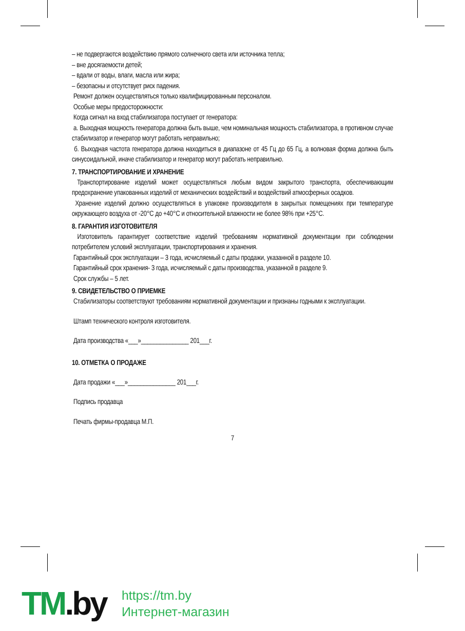– не подвергаются воздействию прямого солнечного света или источника тепла;
– вне досягаемости детей;
– вдали от воды, влаги, масла или жира;
– безопасны и отсутствует риск падения.
Ремонт должен осуществляться только квалифицированным персоналом.
Особые меры предосторожности:
Когда сигнал на вход стабилизатора поступает от генератора:
а. Выходная мощность генератора должна быть выше, чем номинальная мощность стабилизатора, в противном случае стабилизатор и генератор могут работать неправильно;
б. Выходная частота генератора должна находиться в диапазоне от 45 Гц до 65 Гц, а волновая форма должна быть синусоидальной, иначе стабилизатор и генератор могут работать неправильно.
7. ТРАНСПОРТИРОВАНИЕ И ХРАНЕНИЕ
Транспортирование изделий может осуществляться любым видом закрытого транспорта, обеспечивающим предохранение упакованных изделий от механических воздействий и воздействий атмосферных осадков.
Хранение изделий должно осуществляться в упаковке производителя в закрытых помещениях при температуре окружающего воздуха от -20°С до +40°С и относительной влажности не более 98% при +25°С.
8. ГАРАНТИЯ ИЗГОТОВИТЕЛЯ
Изготовитель гарантирует соответствие изделий требованиям нормативной документации при соблюдении потребителем условий эксплуатации, транспортирования и хранения.
Гарантийный срок эксплуатации – 3 года, исчисляемый с даты продажи, указанной в разделе 10.
Гарантийный срок хранения- 3 года, исчисляемый с даты производства, указанной в разделе 9.
Срок службы – 5 лет.
9. СВИДЕТЕЛЬСТВО О ПРИЕМКЕ
Стабилизаторы соответствуют требованиям нормативной документации и признаны годными к эксплуатации.
Штамп технического контроля изготовителя.
Дата производства «___»_______________ 201___г.
10. ОТМЕТКА О ПРОДАЖЕ
Дата продажи «___»_______________ 201___г.
Подпись продавца
Печать фирмы-продавца М.П.
7
TM.by
https://tm.by
Интернет-магазин